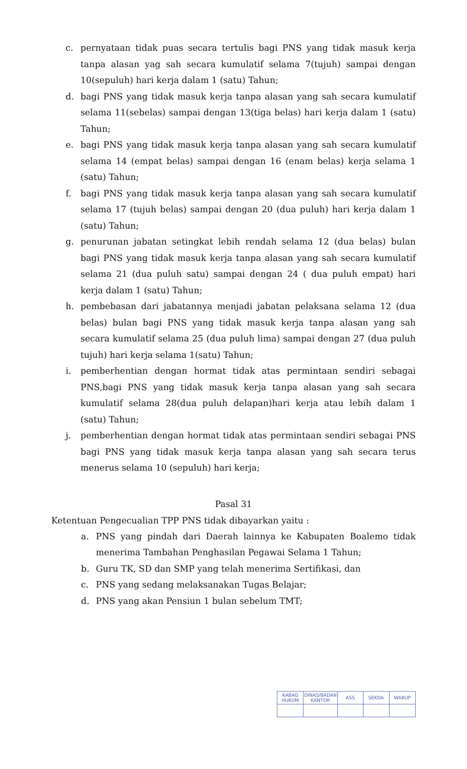c. pernyataan tidak puas secara tertulis bagi PNS yang tidak masuk kerja tanpa alasan yag sah secara kumulatif selama 7(tujuh) sampai dengan 10(sepuluh) hari kerja dalam 1 (satu) Tahun;
d. bagi PNS yang tidak masuk kerja tanpa alasan yang sah secara kumulatif selama 11(sebelas) sampai dengan 13(tiga belas) hari kerja dalam 1 (satu) Tahun;
e. bagi PNS yang tidak masuk kerja tanpa alasan yang sah secara kumulatif selama 14 (empat belas) sampai dengan 16 (enam belas) kerja selama 1 (satu) Tahun;
f. bagi PNS yang tidak masuk kerja tanpa alasan yang sah secara kumulatif selama 17 (tujuh belas) sampai dengan 20 (dua puluh) hari kerja dalam 1 (satu) Tahun;
g. penurunan jabatan setingkat lebih rendah selama 12 (dua belas) bulan bagi PNS yang tidak masuk kerja tanpa alasan yang sah secara kumulatif selama 21 (dua puluh satu) sampai dengan 24 ( dua puluh empat) hari kerja dalam 1 (satu) Tahun;
h. pembebasan dari jabatannya menjadi jabatan pelaksana selama 12 (dua belas) bulan bagi PNS yang tidak masuk kerja tanpa alasan yang sah secara kumulatif selama 25 (dua puluh lima) sampai dengan 27 (dua puluh tujuh) hari kerja selama 1(satu) Tahun;
i. pemberhentian dengan hormat tidak atas permintaan sendiri sebagai PNS,bagi PNS yang tidak masuk kerja tanpa alasan yang sah secara kumulatif selama 28(dua puluh delapan)hari kerja atau lebih dalam 1 (satu) Tahun;
j. pemberhentian dengan hormat tidak atas permintaan sendiri sebagai PNS bagi PNS yang tidak masuk kerja tanpa alasan yang sah secara terus menerus selama 10 (sepuluh) hari kerja;
Pasal 31
Ketentuan Pengecualian TPP PNS tidak dibayarkan yaitu :
a. PNS yang pindah dari Daerah lainnya ke Kabupaten Boalemo tidak menerima Tambahan Penghasilan Pegawai Selama 1 Tahun;
b. Guru TK, SD dan SMP yang telah menerima Sertifikasi, dan
c. PNS yang sedang melaksanakan Tugas Belajar;
d. PNS yang akan Pensiun 1 bulan sebelum TMT;
| KABAG HUKUM | DINAS/BADAN KANTOR | ASS | SEKDA | WABUP |